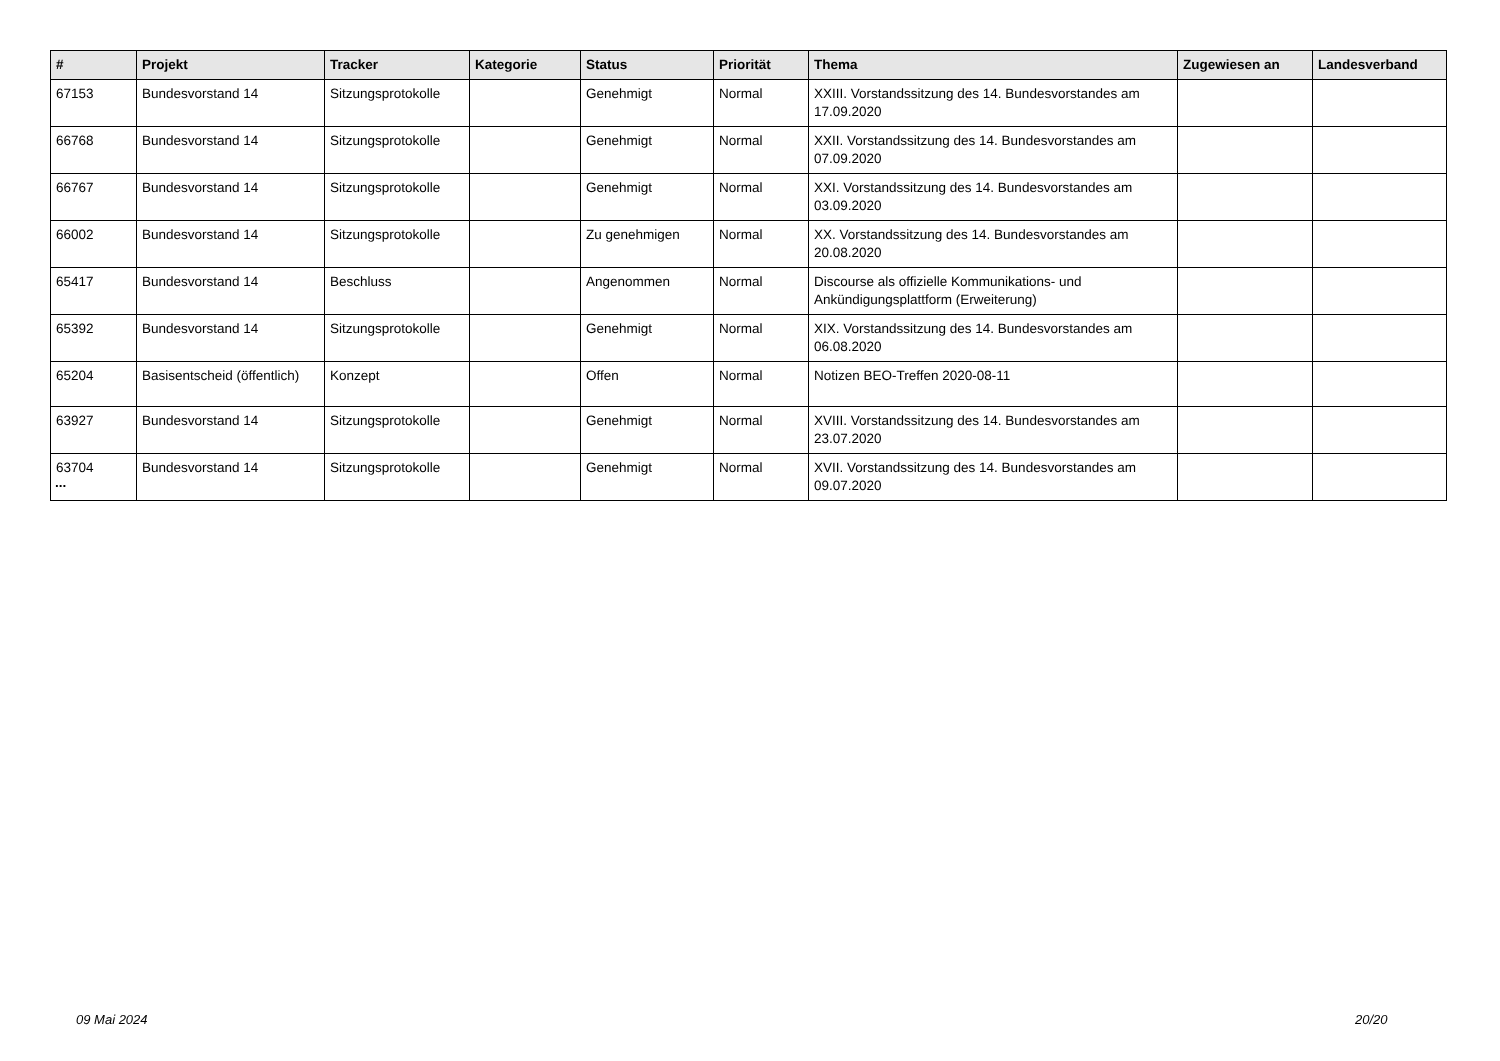| # | Projekt | Tracker | Kategorie | Status | Priorität | Thema | Zugewiesen an | Landesverband |
| --- | --- | --- | --- | --- | --- | --- | --- | --- |
| 67153 | Bundesvorstand 14 | Sitzungsprotokolle | | Genehmigt | Normal | XXIII. Vorstandssitzung des 14. Bundesvorstandes am 17.09.2020 | | |
| 66768 | Bundesvorstand 14 | Sitzungsprotokolle | | Genehmigt | Normal | XXII. Vorstandssitzung des 14. Bundesvorstandes am 07.09.2020 | | |
| 66767 | Bundesvorstand 14 | Sitzungsprotokolle | | Genehmigt | Normal | XXI. Vorstandssitzung des 14. Bundesvorstandes am 03.09.2020 | | |
| 66002 | Bundesvorstand 14 | Sitzungsprotokolle | | Zu genehmigen | Normal | XX. Vorstandssitzung des 14. Bundesvorstandes am 20.08.2020 | | |
| 65417 | Bundesvorstand 14 | Beschluss | | Angenommen | Normal | Discourse als offizielle Kommunikations- und Ankündigungsplattform (Erweiterung) | | |
| 65392 | Bundesvorstand 14 | Sitzungsprotokolle | | Genehmigt | Normal | XIX. Vorstandssitzung des 14. Bundesvorstandes am 06.08.2020 | | |
| 65204 | Basisentscheid (öffentlich) | Konzept | | Offen | Normal | Notizen BEO-Treffen 2020-08-11 | | |
| 63927 | Bundesvorstand 14 | Sitzungsprotokolle | | Genehmigt | Normal | XVIII. Vorstandssitzung des 14. Bundesvorstandes am 23.07.2020 | | |
| 63704 | Bundesvorstand 14 | Sitzungsprotokolle | | Genehmigt | Normal | XVII. Vorstandssitzung des 14. Bundesvorstandes am 09.07.2020 | | |
...
09 Mai 2024 20/20